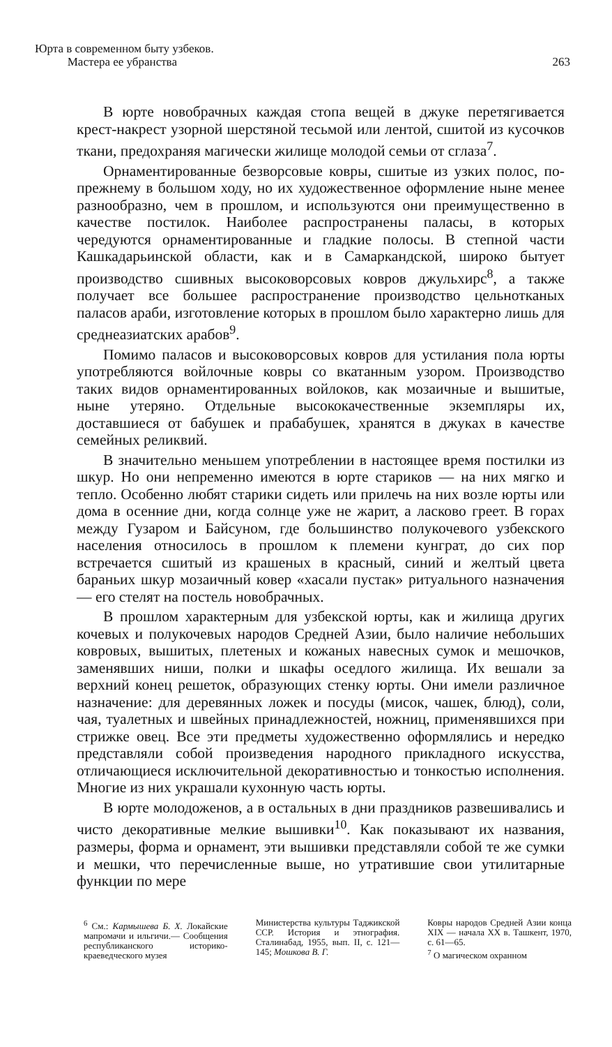Юрта в современном быту узбеков.
Мастера ее убранства
263
В юрте новобрачных каждая стопа вещей в джуке перетягивается крест-накрест узорной шерстяной тесьмой или лентой, сшитой из кусочков ткани, предохраняя магически жилище молодой семьи от сглаза<sup>7</sup>.
Орнаментированные безворсовые ковры, сшитые из узких полос, по-прежнему в большом ходу, но их художественное оформление ныне менее разнообразно, чем в прошлом, и используются они преимущественно в качестве постилок. Наиболее распространены паласы, в которых чередуются орнаментированные и гладкие полосы. В степной части Кашкадарьинской области, как и в Самаркандской, широко бытует производство сшивных высоковорсовых ковров джульхирс<sup>8</sup>, а также получает все большее распространение производство цельнотканых паласов араби, изготовление которых в прошлом было характерно лишь для среднеазиатских арабов<sup>9</sup>.
Помимо паласов и высоковорсовых ковров для устилания пола юрты употребляются войлочные ковры со вкатанным узором. Производство таких видов орнаментированных войлоков, как мозаичные и вышитые, ныне утеряно. Отдельные высококачественные экземпляры их, доставшиеся от бабушек и прабабушек, хранятся в джуках в качестве семейных реликвий.
В значительно меньшем употреблении в настоящее время постилки из шкур. Но они непременно имеются в юрте стариков — на них мягко и тепло. Особенно любят старики сидеть или прилечь на них возле юрты или дома в осенние дни, когда солнце уже не жарит, а ласково греет. В горах между Гузаром и Байсуном, где большинство полукочевого узбекского населения относилось в прошлом к племени кунграт, до сих пор встречается сшитый из крашеных в красный, синий и желтый цвета бараньих шкур мозаичный ковер «хасали пустак» ритуального назначения — его стелят на постель новобрачных.
В прошлом характерным для узбекской юрты, как и жилища других кочевых и полукочевых народов Средней Азии, было наличие небольших ковровых, вышитых, плетеных и кожаных навесных сумок и мешочков, заменявших ниши, полки и шкафы оседлого жилища. Их вешали за верхний конец решеток, образующих стенку юрты. Они имели различное назначение: для деревянных ложек и посуды (мисок, чашек, блюд), соли, чая, туалетных и швейных принадлежностей, ножниц, применявшихся при стрижке овец. Все эти предметы художественно оформлялись и нередко представляли собой произведения народного прикладного искусства, отличающиеся исключительной декоративностью и тонкостью исполнения. Многие из них украшали кухонную часть юрты.
В юрте молодоженов, а в остальных в дни праздников развешивались и чисто декоративные мелкие вышивки<sup>10</sup>. Как показывают их названия, размеры, форма и орнамент, эти вышивки представляли собой те же сумки и мешки, что перечисленные выше, но утратившие свои утилитарные функции по мере
<sup>6</sup> См.: Кармышева Б. Х. Локайские мапромачи и ильгичи.— Сообщения республиканского историко-краеведческого музея
Министерства культуры Таджикской ССР. История и этнография. Сталинабад, 1955, вып. II, с. 121—145; Мошкова В. Г.
Ковры народов Средней Азии конца XIX — начала XX в. Ташкент, 1970, с. 61—65.
<sup>7</sup> О магическом охранном